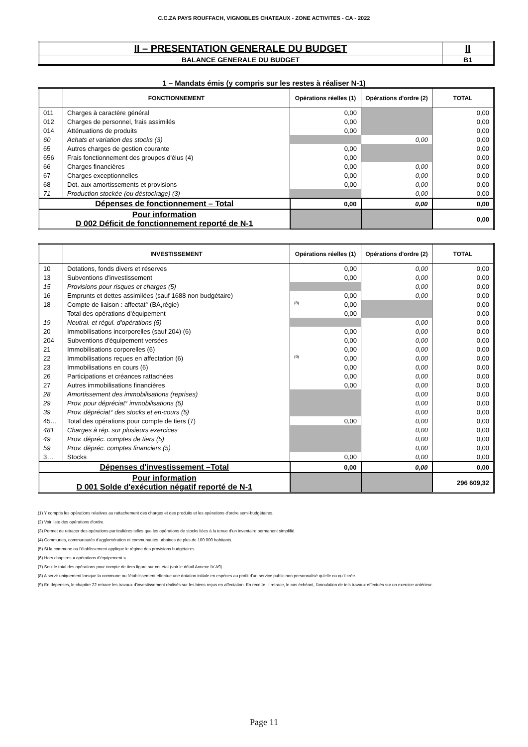C.C.ZA PAYS ROUFFACH, VIGNOBLES CHATEAUX - ZONE ACTIVITES - CA - 2022
| II – PRESENTATION GENERALE DU BUDGET | II |
| BALANCE GENERALE DU BUDGET | B1 |
1 – Mandats émis (y compris sur les restes à réaliser N-1)
| | FONCTIONNEMENT | Opérations réelles (1) | Opérations d'ordre (2) | TOTAL |
| --- | --- | --- | --- | --- |
| 011 | Charges à caractère général | 0,00 | | 0,00 |
| 012 | Charges de personnel, frais assimilés | 0,00 | | 0,00 |
| 014 | Atténuations de produits | 0,00 | | 0,00 |
| 60 | Achats et variation des stocks (3) | | 0,00 | 0,00 |
| 65 | Autres charges de gestion courante | 0,00 | | 0,00 |
| 656 | Frais fonctionnement des groupes d'élus (4) | 0,00 | | 0,00 |
| 66 | Charges financières | 0,00 | 0,00 | 0,00 |
| 67 | Charges exceptionnelles | 0,00 | 0,00 | 0,00 |
| 68 | Dot. aux amortissements et provisions | 0,00 | 0,00 | 0,00 |
| 71 | Production stockée (ou déstockage) (3) | | 0,00 | 0,00 |
| Dépenses de fonctionnement – Total | | 0,00 | 0,00 | 0,00 |
| Pour information D 002 Déficit de fonctionnement reporté de N-1 | | | | 0,00 |
| | INVESTISSEMENT | Opérations réelles (1) | Opérations d'ordre (2) | TOTAL |
| --- | --- | --- | --- | --- |
| 10 | Dotations, fonds divers et réserves | 0,00 | 0,00 | 0,00 |
| 13 | Subventions d'investissement | 0,00 | 0,00 | 0,00 |
| 15 | Provisions pour risques et charges (5) | | 0,00 | 0,00 |
| 16 | Emprunts et dettes assimilées (sauf 1688 non budgétaire) | 0,00 | 0,00 | 0,00 |
| 18 | Compte de liaison : affectat° (BA,régie) | (8) 0,00 | | 0,00 |
| | Total des opérations d'équipement | 0,00 | | 0,00 |
| 19 | Neutral. et régul. d'opérations (5) | | 0,00 | 0,00 |
| 20 | Immobilisations incorporelles (sauf 204) (6) | 0,00 | 0,00 | 0,00 |
| 204 | Subventions d'équipement versées | 0,00 | 0,00 | 0,00 |
| 21 | Immobilisations corporelles (6) | 0,00 | 0,00 | 0,00 |
| 22 | Immobilisations reçues en affectation (6) | (9) 0,00 | 0,00 | 0,00 |
| 23 | Immobilisations en cours (6) | 0,00 | 0,00 | 0,00 |
| 26 | Participations et créances rattachées | 0,00 | 0,00 | 0,00 |
| 27 | Autres immobilisations financières | 0,00 | 0,00 | 0,00 |
| 28 | Amortissement des immobilisations (reprises) | | 0,00 | 0,00 |
| 29 | Prov. pour dépréciat° immobilisations (5) | | 0,00 | 0,00 |
| 39 | Prov. dépréciat° des stocks et en-cours (5) | | 0,00 | 0,00 |
| 45… | Total des opérations pour compte de tiers (7) | 0,00 | 0,00 | 0,00 |
| 481 | Charges à rép. sur plusieurs exercices | | 0,00 | 0,00 |
| 49 | Prov. dépréc. comptes de tiers (5) | | 0,00 | 0,00 |
| 59 | Prov. dépréc. comptes financiers (5) | | 0,00 | 0,00 |
| 3… | Stocks | 0,00 | 0,00 | 0,00 |
| Dépenses d'investissement –Total | | 0,00 | 0,00 | 0,00 |
| Pour information D 001 Solde d'exécution négatif reporté de N-1 | | | | 296 609,32 |
(1) Y compris les opérations relatives au rattachement des charges et des produits et les opérations d'ordre semi-budgétaires.
(2) Voir liste des opérations d'ordre.
(3) Permet de retracer des opérations particulières telles que les opérations de stocks liées à la tenue d'un inventaire permanent simplifié.
(4) Communes, communautés d'agglomération et communautés urbaines de plus de 100 000 habitants.
(5) Si la commune ou l'établissement applique le régime des provisions budgétaires.
(6) Hors chapitres « opérations d'équipement ».
(7) Seul le total des opérations pour compte de tiers figure sur cet état (voir le détail Annexe IV A9).
(8) A servir uniquement lorsque la commune ou l'établissement effectue une dotation initiale en espèces au profit d'un service public non personnalisé qu'elle ou qu'il crée.
(9) En dépenses, le chapitre 22 retrace les travaux d'investissement réalisés sur les biens reçus en affectation. En recette, il retrace, le cas échéant, l'annulation de tels travaux effectués sur un exercice antérieur.
Page 11